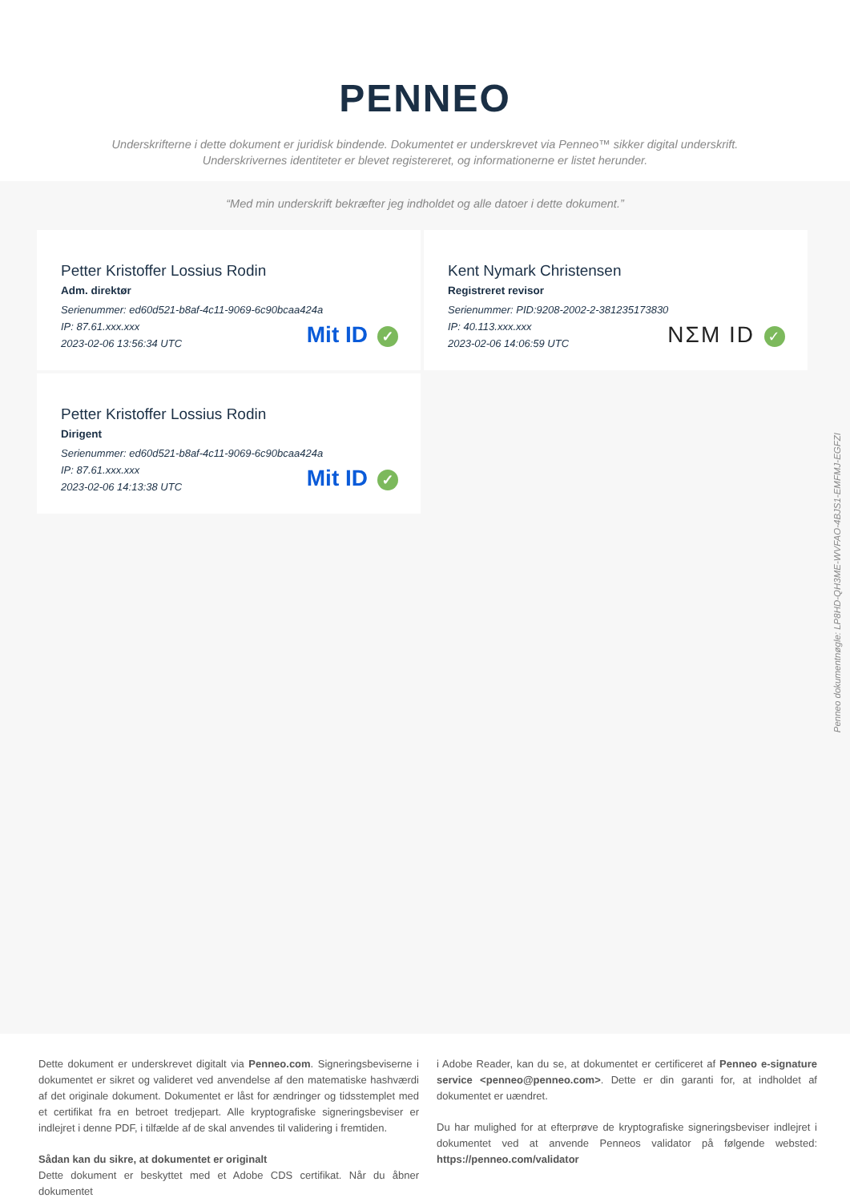PENNEO
Underskrifterne i dette dokument er juridisk bindende. Dokumentet er underskrevet via Penneo™ sikker digital underskrift.
Underskrivernes identiteter er blevet registereret, og informationerne er listet herunder.
“Med min underskrift bekræfter jeg indholdet og alle datoer i dette dokument.”
Petter Kristoffer Lossius Rodin
Adm. direktør
Serienummer: ed60d521-b8af-4c11-9069-6c90bcaa424a
IP: 87.61.xxx.xxx
2023-02-06 13:56:34 UTC
Mit ID ✓
Kent Nymark Christensen
Registreret revisor
Serienummer: PID:9208-2002-2-381235173830
IP: 40.113.xxx.xxx
2023-02-06 14:06:59 UTC
NΣM ID ✓
Petter Kristoffer Lossius Rodin
Dirigent
Serienummer: ed60d521-b8af-4c11-9069-6c90bcaa424a
IP: 87.61.xxx.xxx
2023-02-06 14:13:38 UTC
Mit ID ✓
Penneo dokumentnøgle: LP8HD-QH3ME-WVFAO-4BJS1-EMFMJ-EGFZI
Dette dokument er underskrevet digitalt via Penneo.com. Signeringsbeviserne i dokumentet er sikret og valideret ved anvendelse af den matematiske hashværdi af det originale dokument. Dokumentet er låst for ændringer og tidsstemplet med et certifikat fra en betroet tredjepart. Alle kryptografiske signeringsbeviser er indlejret i denne PDF, i tilfælde af de skal anvendes til validering i fremtiden.
Sådan kan du sikre, at dokumentet er originalt
Dette dokument er beskyttet med et Adobe CDS certifikat. Når du åbner dokumentet
i Adobe Reader, kan du se, at dokumentet er certificeret af Penneo e-signature service <penneo@penneo.com>. Dette er din garanti for, at indholdet af dokumentet er uændret.
Du har mulighed for at efterprøve de kryptografiske signeringsbeviser indlejret i dokumentet ved at anvende Penneos validator på følgende websted: https://penneo.com/validator